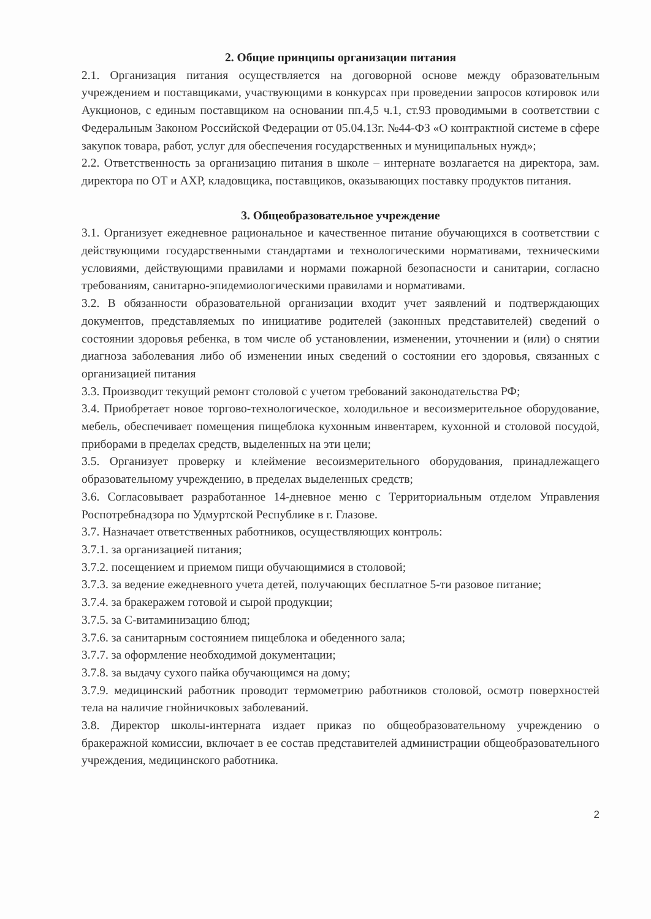2. Общие принципы организации питания
2.1. Организация питания осуществляется на договорной основе между образовательным учреждением и поставщиками, участвующими в конкурсах при проведении запросов котировок или Аукционов, с единым поставщиком на основании пп.4,5 ч.1, ст.93 проводимыми в соответствии с Федеральным Законом Российской Федерации от 05.04.13г. №44-ФЗ «О контрактной системе в сфере закупок товара, работ, услуг для обеспечения государственных и муниципальных нужд»;
2.2. Ответственность за организацию питания в школе – интернате возлагается на директора, зам. директора по ОТ и АХР, кладовщика, поставщиков, оказывающих поставку продуктов питания.
3. Общеобразовательное учреждение
3.1. Организует ежедневное рациональное и качественное питание обучающихся в соответствии с действующими государственными стандартами и технологическими нормативами, техническими условиями, действующими правилами и нормами пожарной безопасности и санитарии, согласно требованиям, санитарно-эпидемиологическими правилами и нормативами.
3.2. В обязанности образовательной организации входит учет заявлений и подтверждающих документов, представляемых по инициативе родителей (законных представителей) сведений о состоянии здоровья ребенка, в том числе об установлении, изменении, уточнении и (или) о снятии диагноза заболевания либо об изменении иных сведений о состоянии его здоровья, связанных с организацией питания
3.3. Производит текущий ремонт столовой с учетом требований законодательства РФ;
3.4. Приобретает новое торгово-технологическое, холодильное и весоизмерительное оборудование, мебель, обеспечивает помещения пищеблока кухонным инвентарем, кухонной и столовой посудой, приборами в пределах средств, выделенных на эти цели;
3.5. Организует проверку и клеймение весоизмерительного оборудования, принадлежащего образовательному учреждению, в пределах выделенных средств;
3.6. Согласовывает разработанное 14-дневное меню с Территориальным отделом Управления Роспотребнадзора по Удмуртской Республике в г. Глазове.
3.7. Назначает ответственных работников, осуществляющих контроль:
3.7.1. за организацией питания;
3.7.2. посещением и приемом пищи обучающимися в столовой;
3.7.3. за ведение ежедневного учета детей, получающих бесплатное 5-ти разовое питание;
3.7.4. за бракеражем готовой и сырой продукции;
3.7.5. за С-витаминизацию блюд;
3.7.6. за санитарным состоянием пищеблока и обеденного зала;
3.7.7. за оформление необходимой документации;
3.7.8. за выдачу сухого пайка обучающимся на дому;
3.7.9. медицинский работник проводит термометрию работников столовой, осмотр поверхностей тела на наличие гнойничковых заболеваний.
3.8. Директор школы-интерната издает приказ по общеобразовательному учреждению о бракеражной комиссии, включает в ее состав представителей администрации общеобразовательного учреждения, медицинского работника.
2